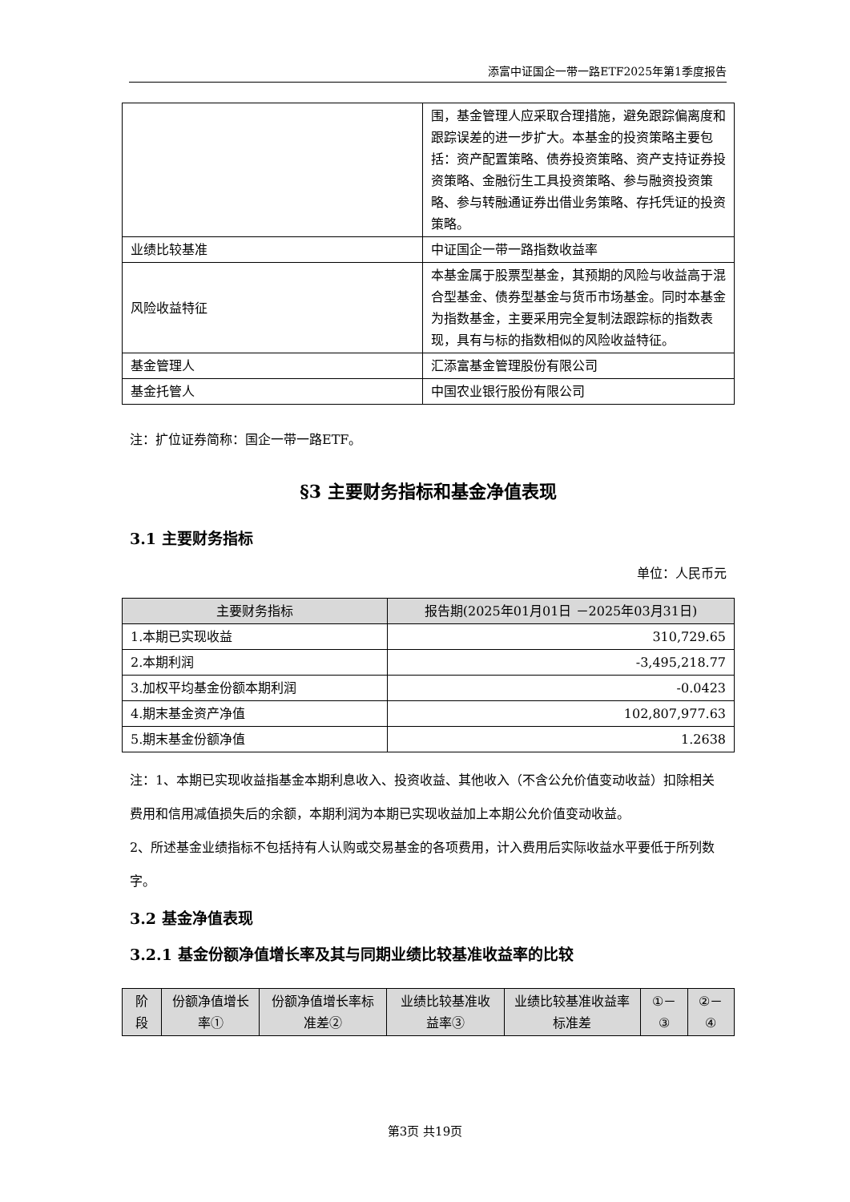添富中证国企一带一路ETF2025年第1季度报告
| | 围，基金管理人应采取合理措施，避免跟踪偏离度和跟踪误差的进一步扩大。本基金的投资策略主要包括：资产配置策略、债券投资策略、资产支持证券投资策略、金融衍生工具投资策略、参与融资投资策略、参与转融通证券出借业务策略、存托凭证的投资策略。 |
| 业绩比较基准 | 中证国企一带一路指数收益率 |
| 风险收益特征 | 本基金属于股票型基金，其预期的风险与收益高于混合型基金、债券型基金与货币市场基金。同时本基金为指数基金，主要采用完全复制法跟踪标的指数表现，具有与标的指数相似的风险收益特征。 |
| 基金管理人 | 汇添富基金管理股份有限公司 |
| 基金托管人 | 中国农业银行股份有限公司 |
注：扩位证券简称：国企一带一路ETF。
§3 主要财务指标和基金净值表现
3.1 主要财务指标
单位：人民币元
| 主要财务指标 | 报告期(2025年01月01日 －2025年03月31日) |
| --- | --- |
| 1.本期已实现收益 | 310,729.65 |
| 2.本期利润 | -3,495,218.77 |
| 3.加权平均基金份额本期利润 | -0.0423 |
| 4.期末基金资产净值 | 102,807,977.63 |
| 5.期末基金份额净值 | 1.2638 |
注：1、本期已实现收益指基金本期利息收入、投资收益、其他收入（不含公允价值变动收益）扣除相关费用和信用减值损失后的余额，本期利润为本期已实现收益加上本期公允价值变动收益。
2、所述基金业绩指标不包括持有人认购或交易基金的各项费用，计入费用后实际收益水平要低于所列数字。
3.2 基金净值表现
3.2.1 基金份额净值增长率及其与同期业绩比较基准收益率的比较
| 阶段 | 份额净值增长率① | 份额净值增长率标准差② | 业绩比较基准收益率③ | 业绩比较基准收益率标准差 | ①－③ | ②－④ |
| --- | --- | --- | --- | --- | --- | --- |
第3页 共19页